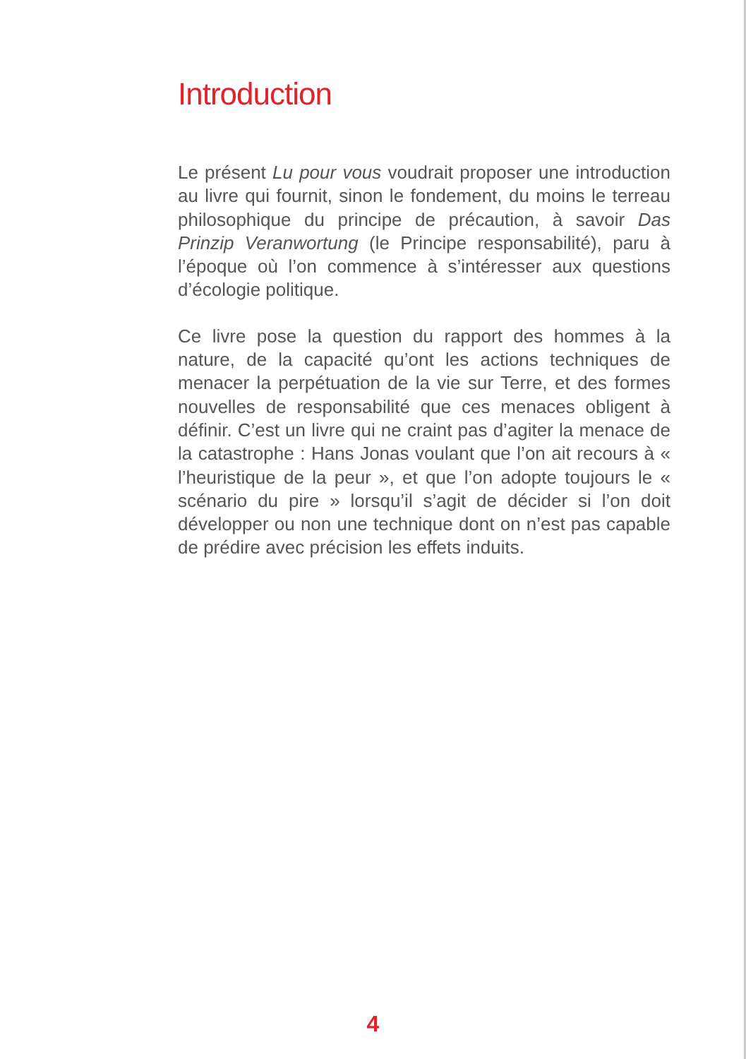Introduction
Le présent Lu pour vous voudrait proposer une introduction au livre qui fournit, sinon le fondement, du moins le terreau philosophique du principe de précaution, à savoir Das Prinzip Veranwortung (le Principe responsabilité), paru à l’époque où l’on commence à s’intéresser aux questions d’écologie politique.
Ce livre pose la question du rapport des hommes à la nature, de la capacité qu’ont les actions techniques de menacer la perpétuation de la vie sur Terre, et des formes nouvelles de responsabilité que ces menaces obligent à définir. C’est un livre qui ne craint pas d’agiter la menace de la catastrophe : Hans Jonas voulant que l’on ait recours à « l’heuristique de la peur », et que l’on adopte toujours le « scénario du pire » lorsqu’il s’agit de décider si l’on doit développer ou non une technique dont on n’est pas capable de prédire avec précision les effets induits.
4